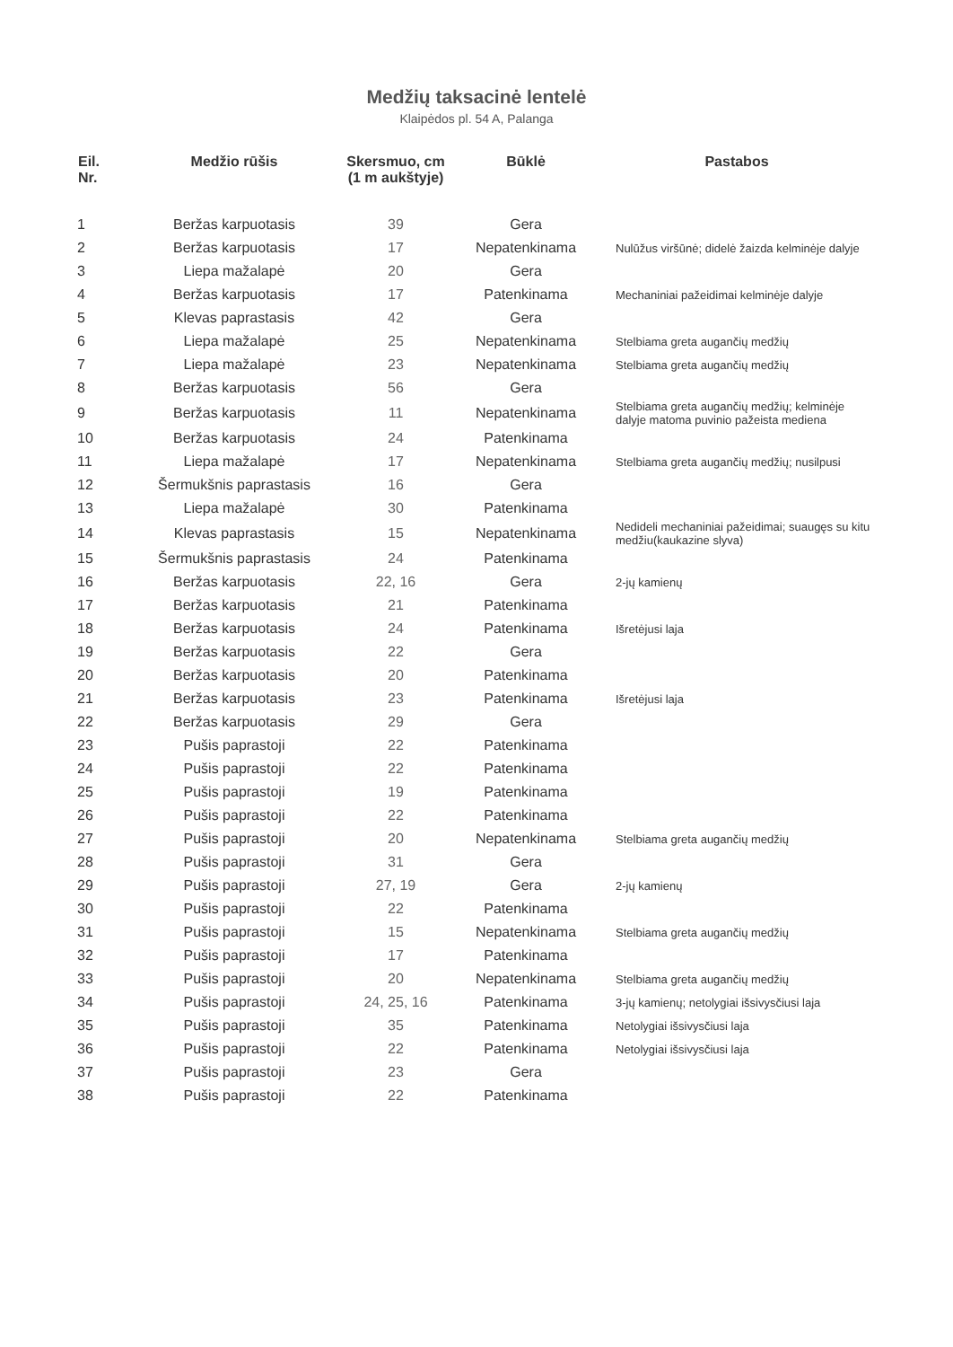Medžių taksacinė lentelė
Klaipėdos pl. 54 A, Palanga
| Eil. Nr. | Medžio rūšis | Skersmuo, cm (1 m aukštyje) | Būklė | Pastabos |
| --- | --- | --- | --- | --- |
| 1 | Beržas karpuotasis | 39 | Gera | |
| 2 | Beržas karpuotasis | 17 | Nepatenkinama | Nulūžus viršūnė; didelė žaizda kelminėje dalyje |
| 3 | Liepa mažalapė | 20 | Gera | |
| 4 | Beržas karpuotasis | 17 | Patenkinama | Mechaniniai pažeidimai kelminėje dalyje |
| 5 | Klevas paprastasis | 42 | Gera | |
| 6 | Liepa mažalapė | 25 | Nepatenkinama | Stelbiama greta augančių medžių |
| 7 | Liepa mažalapė | 23 | Nepatenkinama | Stelbiama greta augančių medžių |
| 8 | Beržas karpuotasis | 56 | Gera | |
| 9 | Beržas karpuotasis | 11 | Nepatenkinama | Stelbiama greta augančių medžių; kelminėje dalyje matoma puvinio pažeista mediena |
| 10 | Beržas karpuotasis | 24 | Patenkinama | |
| 11 | Liepa mažalapė | 17 | Nepatenkinama | Stelbiama greta augančių medžių; nusilpusi |
| 12 | Šermukšnis paprastasis | 16 | Gera | |
| 13 | Liepa mažalapė | 30 | Patenkinama | |
| 14 | Klevas paprastasis | 15 | Nepatenkinama | Nedideli mechaniniai pažeidimai; suaugęs su kitu medžiu(kaukazine slyva) |
| 15 | Šermukšnis paprastasis | 24 | Patenkinama | |
| 16 | Beržas karpuotasis | 22, 16 | Gera | 2-jų kamienų |
| 17 | Beržas karpuotasis | 21 | Patenkinama | |
| 18 | Beržas karpuotasis | 24 | Patenkinama | Išretėjusi laja |
| 19 | Beržas karpuotasis | 22 | Gera | |
| 20 | Beržas karpuotasis | 20 | Patenkinama | |
| 21 | Beržas karpuotasis | 23 | Patenkinama | Išretėjusi laja |
| 22 | Beržas karpuotasis | 29 | Gera | |
| 23 | Pušis paprastoji | 22 | Patenkinama | |
| 24 | Pušis paprastoji | 22 | Patenkinama | |
| 25 | Pušis paprastoji | 19 | Patenkinama | |
| 26 | Pušis paprastoji | 22 | Patenkinama | |
| 27 | Pušis paprastoji | 20 | Nepatenkinama | Stelbiama greta augančių medžių |
| 28 | Pušis paprastoji | 31 | Gera | |
| 29 | Pušis paprastoji | 27, 19 | Gera | 2-jų kamienų |
| 30 | Pušis paprastoji | 22 | Patenkinama | |
| 31 | Pušis paprastoji | 15 | Nepatenkinama | Stelbiama greta augančių medžių |
| 32 | Pušis paprastoji | 17 | Patenkinama | |
| 33 | Pušis paprastoji | 20 | Nepatenkinama | Stelbiama greta augančių medžių |
| 34 | Pušis paprastoji | 24, 25, 16 | Patenkinama | 3-jų kamienų; netolygiai išsivysčiusi laja |
| 35 | Pušis paprastoji | 35 | Patenkinama | Netolygiai išsivysčiusi laja |
| 36 | Pušis paprastoji | 22 | Patenkinama | Netolygiai išsivysčiusi laja |
| 37 | Pušis paprastoji | 23 | Gera | |
| 38 | Pušis paprastoji | 22 | Patenkinama | |